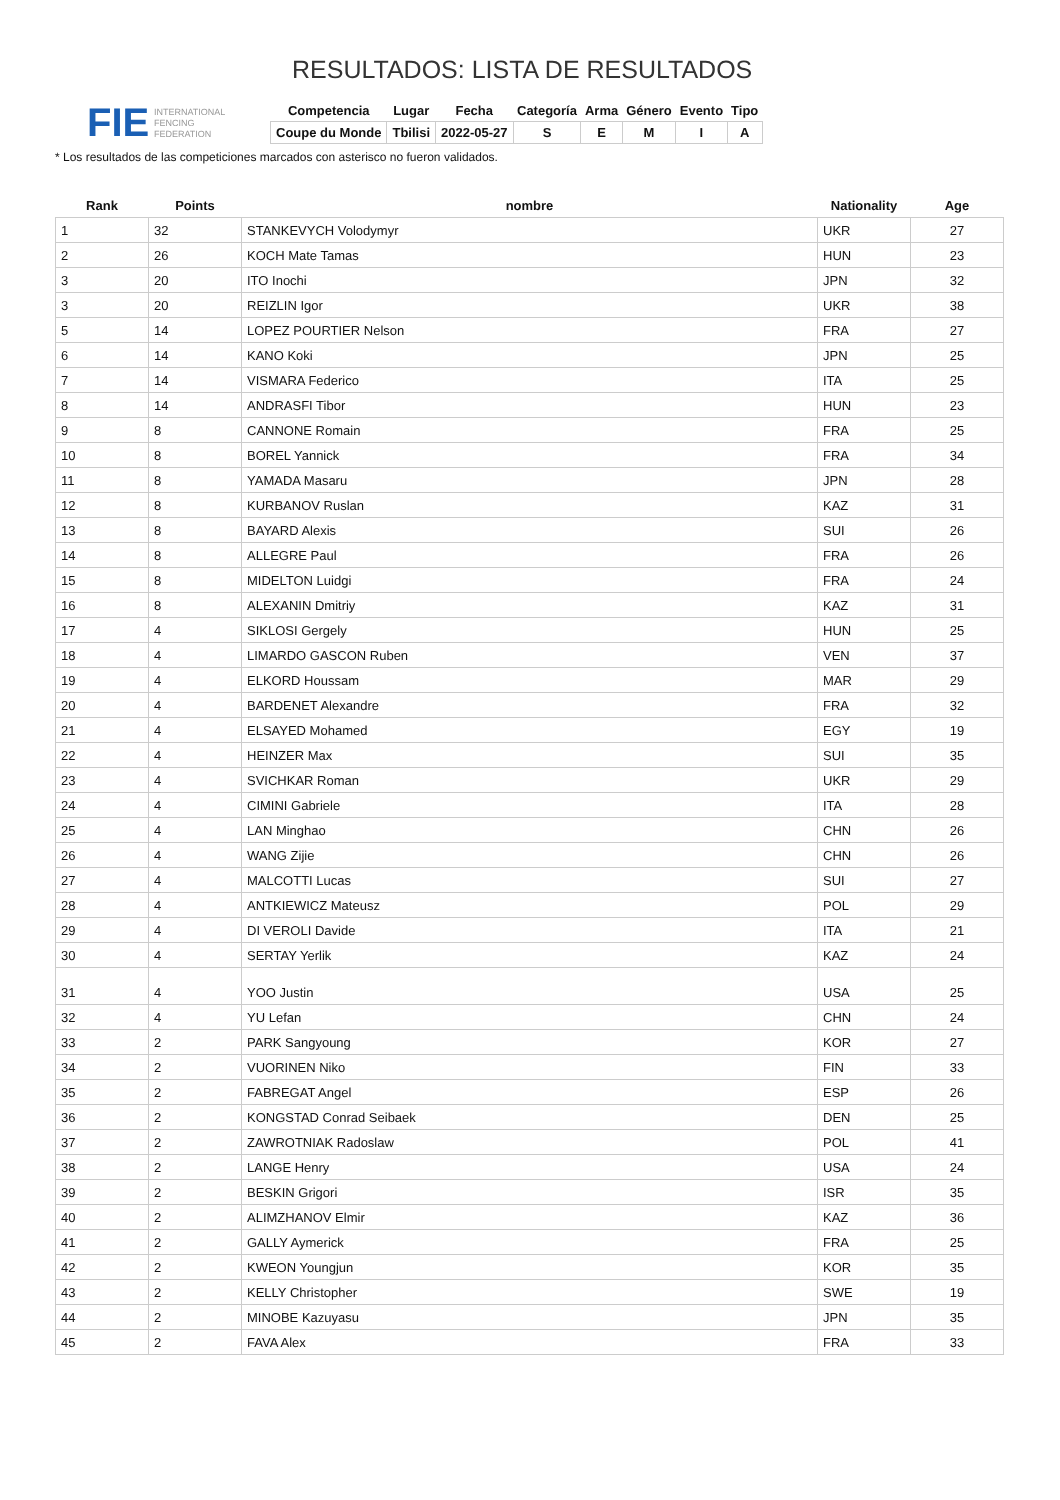FIE
INTERNATIONAL
FENCING
FEDERATION
RESULTADOS: LISTA DE RESULTADOS
| Competencia | Lugar | Fecha | Categoría | Arma | Género | Evento | Tipo |
| --- | --- | --- | --- | --- | --- | --- | --- |
| Coupe du Monde | Tbilisi | 2022-05-27 | S | E | M | I | A |
* Los resultados de las competiciones marcados con asterisco no fueron validados.
| Rank | Points | nombre | Nationality | Age |
| --- | --- | --- | --- | --- |
| 1 | 32 | STANKEVYCH Volodymyr | UKR | 27 |
| 2 | 26 | KOCH Mate Tamas | HUN | 23 |
| 3 | 20 | ITO Inochi | JPN | 32 |
| 3 | 20 | REIZLIN Igor | UKR | 38 |
| 5 | 14 | LOPEZ POURTIER Nelson | FRA | 27 |
| 6 | 14 | KANO Koki | JPN | 25 |
| 7 | 14 | VISMARA Federico | ITA | 25 |
| 8 | 14 | ANDRASFI Tibor | HUN | 23 |
| 9 | 8 | CANNONE Romain | FRA | 25 |
| 10 | 8 | BOREL Yannick | FRA | 34 |
| 11 | 8 | YAMADA Masaru | JPN | 28 |
| 12 | 8 | KURBANOV Ruslan | KAZ | 31 |
| 13 | 8 | BAYARD Alexis | SUI | 26 |
| 14 | 8 | ALLEGRE Paul | FRA | 26 |
| 15 | 8 | MIDELTON Luidgi | FRA | 24 |
| 16 | 8 | ALEXANIN Dmitriy | KAZ | 31 |
| 17 | 4 | SIKLOSI Gergely | HUN | 25 |
| 18 | 4 | LIMARDO GASCON Ruben | VEN | 37 |
| 19 | 4 | ELKORD Houssam | MAR | 29 |
| 20 | 4 | BARDENET Alexandre | FRA | 32 |
| 21 | 4 | ELSAYED Mohamed | EGY | 19 |
| 22 | 4 | HEINZER Max | SUI | 35 |
| 23 | 4 | SVICHKAR Roman | UKR | 29 |
| 24 | 4 | CIMINI Gabriele | ITA | 28 |
| 25 | 4 | LAN Minghao | CHN | 26 |
| 26 | 4 | WANG Zijie | CHN | 26 |
| 27 | 4 | MALCOTTI Lucas | SUI | 27 |
| 28 | 4 | ANTKIEWICZ Mateusz | POL | 29 |
| 29 | 4 | DI VEROLI Davide | ITA | 21 |
| 30 | 4 | SERTAY Yerlik | KAZ | 24 |
| 31 | 4 | YOO Justin | USA | 25 |
| 32 | 4 | YU Lefan | CHN | 24 |
| 33 | 2 | PARK Sangyoung | KOR | 27 |
| 34 | 2 | VUORINEN Niko | FIN | 33 |
| 35 | 2 | FABREGAT Angel | ESP | 26 |
| 36 | 2 | KONGSTAD Conrad Seibaek | DEN | 25 |
| 37 | 2 | ZAWROTNIAK Radoslaw | POL | 41 |
| 38 | 2 | LANGE Henry | USA | 24 |
| 39 | 2 | BESKIN Grigori | ISR | 35 |
| 40 | 2 | ALIMZHANOV Elmir | KAZ | 36 |
| 41 | 2 | GALLY Aymerick | FRA | 25 |
| 42 | 2 | KWEON Youngjun | KOR | 35 |
| 43 | 2 | KELLY Christopher | SWE | 19 |
| 44 | 2 | MINOBE Kazuyasu | JPN | 35 |
| 45 | 2 | FAVA Alex | FRA | 33 |